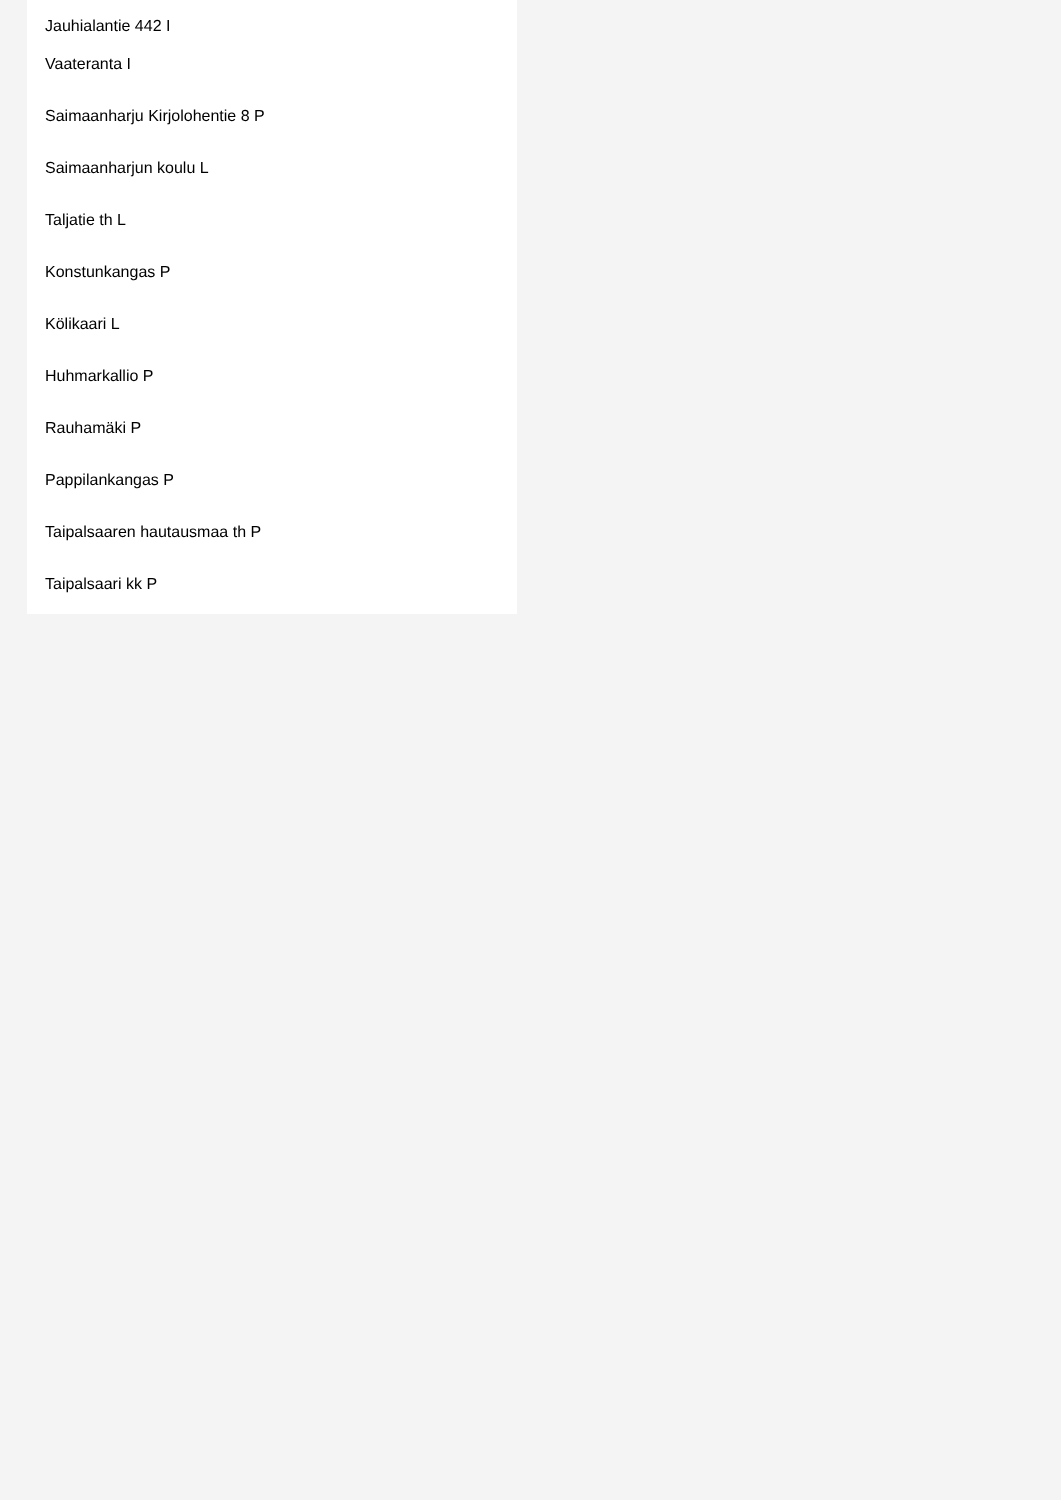Jauhialantie 442 I
Vaateranta I
Saimaanharju Kirjolohentie 8 P
Saimaanharjun koulu L
Taljatie th L
Konstunkangas P
Kölikaari L
Huhmarkallio P
Rauhamäki P
Pappilankangas P
Taipalsaaren hautausmaa th P
Taipalsaari kk P